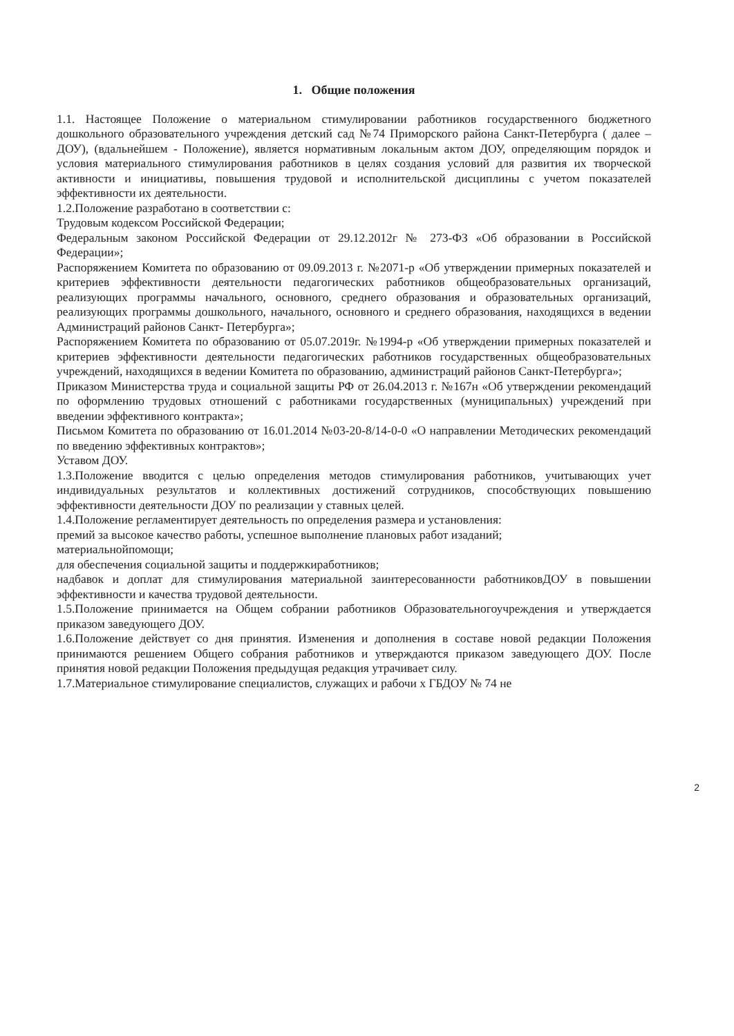1. Общие положения
1.1. Настоящее Положение о материальном стимулировании работников государственного бюджетного дошкольного образовательного учреждения детский сад №74 Приморского района Санкт-Петербурга ( далее –ДОУ), (вдальнейшем - Положение), является нормативным локальным актом ДОУ, определяющим порядок и условия материального стимулирования работников в целях создания условий для развития их творческой активности и инициативы, повышения трудовой и исполнительской дисциплины с учетом показателей эффективности их деятельности.
1.2.Положение разработано в соответствии с:
Трудовым кодексом Российской Федерации;
Федеральным законом Российской Федерации от 29.12.2012г № 273-ФЗ «Об образовании в Российской Федерации»;
Распоряжением Комитета по образованию от 09.09.2013 г. №2071-р «Об утверждении примерных показателей и критериев эффективности деятельности педагогических работников общеобразовательных организаций, реализующих программы начального, основного, среднего образования и образовательных организаций, реализующих программы дошкольного, начального, основного и среднего образования, находящихся в ведении Администраций районов Санкт- Петербурга»;
Распоряжением Комитета по образованию от 05.07.2019г. №1994-р «Об утверждении примерных показателей и критериев эффективности деятельности педагогических работников государственных общеобразовательных учреждений, находящихся в ведении Комитета по образованию, администраций районов Санкт-Петербурга»;
Приказом Министерства труда и социальной защиты РФ от 26.04.2013 г. №167н «Об утверждении рекомендаций по оформлению трудовых отношений с работниками государственных (муниципальных) учреждений при введении эффективного контракта»;
Письмом Комитета по образованию от 16.01.2014 №03-20-8/14-0-0 «О направлении Методических рекомендаций по введению эффективных контрактов»;
Уставом ДОУ.
1.3.Положение вводится с целью определения методов стимулирования работников, учитывающих учет индивидуальных результатов и коллективных достижений сотрудников, способствующих повышению эффективности деятельности ДОУ по реализации у ставных целей.
1.4.Положение регламентирует деятельность по определения размера и установления:
премий за высокое качество работы, успешное выполнение плановых работ изаданий;
материальнойпомощи;
для обеспечения социальной защиты и поддержкиработников;
надбавок и доплат для стимулирования материальной заинтересованности работниковДОУ в повышении эффективности и качества трудовой деятельности.
1.5.Положение принимается на Общем собрании работников Образовательногоучреждения и утверждается приказом заведующего ДОУ.
1.6.Положение действует со дня принятия. Изменения и дополнения в составе новой редакции Положения принимаются решением Общего собрания работников и утверждаются приказом заведующего ДОУ. После принятия новой редакции Положения предыдущая редакция утрачивает силу.
1.7.Материальное стимулирование специалистов, служащих и рабочи х ГБДОУ № 74 не
2